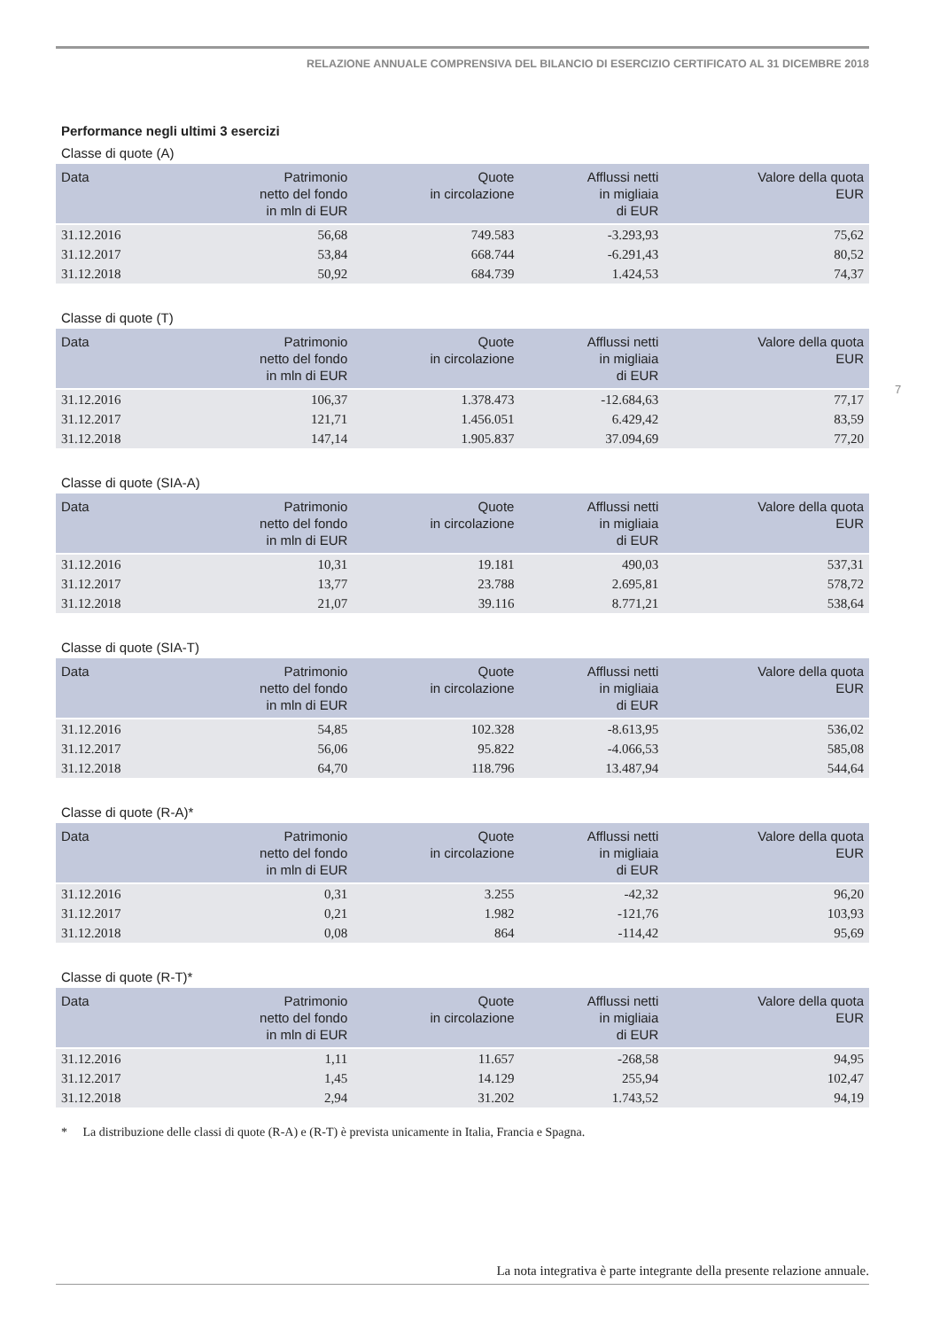RELAZIONE ANNUALE COMPRENSIVA DEL BILANCIO DI ESERCIZIO CERTIFICATO AL 31 DICEMBRE 2018
Performance negli ultimi 3 esercizi
Classe di quote (A)
| Data | Patrimonio netto del fondo in mln di EUR | Quote in circolazione | Afflussi netti in migliaia di EUR | Valore della quota EUR |
| --- | --- | --- | --- | --- |
| 31.12.2016 | 56,68 | 749.583 | -3.293,93 | 75,62 |
| 31.12.2017 | 53,84 | 668.744 | -6.291,43 | 80,52 |
| 31.12.2018 | 50,92 | 684.739 | 1.424,53 | 74,37 |
Classe di quote (T)
| Data | Patrimonio netto del fondo in mln di EUR | Quote in circolazione | Afflussi netti in migliaia di EUR | Valore della quota EUR |
| --- | --- | --- | --- | --- |
| 31.12.2016 | 106,37 | 1.378.473 | -12.684,63 | 77,17 |
| 31.12.2017 | 121,71 | 1.456.051 | 6.429,42 | 83,59 |
| 31.12.2018 | 147,14 | 1.905.837 | 37.094,69 | 77,20 |
Classe di quote (SIA-A)
| Data | Patrimonio netto del fondo in mln di EUR | Quote in circolazione | Afflussi netti in migliaia di EUR | Valore della quota EUR |
| --- | --- | --- | --- | --- |
| 31.12.2016 | 10,31 | 19.181 | 490,03 | 537,31 |
| 31.12.2017 | 13,77 | 23.788 | 2.695,81 | 578,72 |
| 31.12.2018 | 21,07 | 39.116 | 8.771,21 | 538,64 |
Classe di quote (SIA-T)
| Data | Patrimonio netto del fondo in mln di EUR | Quote in circolazione | Afflussi netti in migliaia di EUR | Valore della quota EUR |
| --- | --- | --- | --- | --- |
| 31.12.2016 | 54,85 | 102.328 | -8.613,95 | 536,02 |
| 31.12.2017 | 56,06 | 95.822 | -4.066,53 | 585,08 |
| 31.12.2018 | 64,70 | 118.796 | 13.487,94 | 544,64 |
Classe di quote (R-A)*
| Data | Patrimonio netto del fondo in mln di EUR | Quote in circolazione | Afflussi netti in migliaia di EUR | Valore della quota EUR |
| --- | --- | --- | --- | --- |
| 31.12.2016 | 0,31 | 3.255 | -42,32 | 96,20 |
| 31.12.2017 | 0,21 | 1.982 | -121,76 | 103,93 |
| 31.12.2018 | 0,08 | 864 | -114,42 | 95,69 |
Classe di quote (R-T)*
| Data | Patrimonio netto del fondo in mln di EUR | Quote in circolazione | Afflussi netti in migliaia di EUR | Valore della quota EUR |
| --- | --- | --- | --- | --- |
| 31.12.2016 | 1,11 | 11.657 | -268,58 | 94,95 |
| 31.12.2017 | 1,45 | 14.129 | 255,94 | 102,47 |
| 31.12.2018 | 2,94 | 31.202 | 1.743,52 | 94,19 |
* La distribuzione delle classi di quote (R-A) e (R-T) è prevista unicamente in Italia, Francia e Spagna.
7
La nota integrativa è parte integrante della presente relazione annuale.